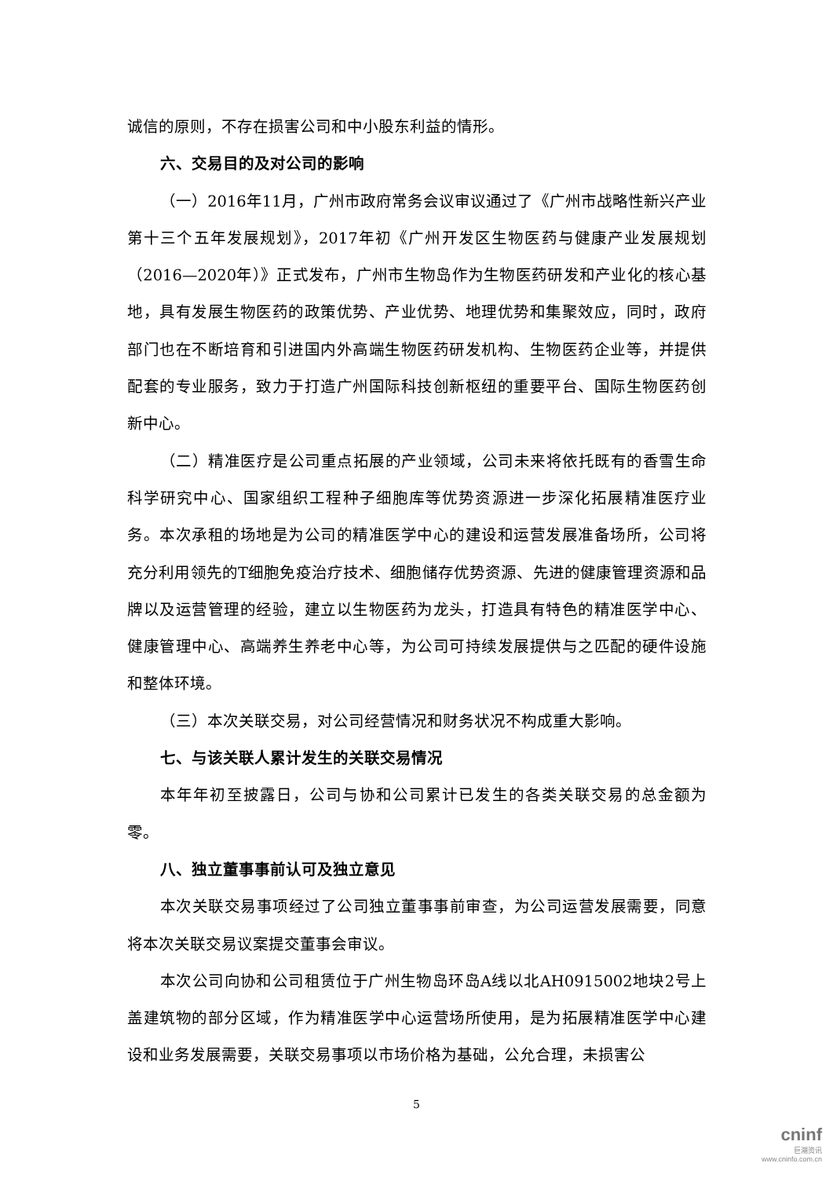诚信的原则，不存在损害公司和中小股东利益的情形。
六、交易目的及对公司的影响
（一）2016年11月，广州市政府常务会议审议通过了《广州市战略性新兴产业第十三个五年发展规划》，2017年初《广州开发区生物医药与健康产业发展规划（2016—2020年）》正式发布，广州市生物岛作为生物医药研发和产业化的核心基地，具有发展生物医药的政策优势、产业优势、地理优势和集聚效应，同时，政府部门也在不断培育和引进国内外高端生物医药研发机构、生物医药企业等，并提供配套的专业服务，致力于打造广州国际科技创新枢纽的重要平台、国际生物医药创新中心。
（二）精准医疗是公司重点拓展的产业领域，公司未来将依托既有的香雪生命科学研究中心、国家组织工程种子细胞库等优势资源进一步深化拓展精准医疗业务。本次承租的场地是为公司的精准医学中心的建设和运营发展准备场所，公司将充分利用领先的T细胞免疫治疗技术、细胞储存优势资源、先进的健康管理资源和品牌以及运营管理的经验，建立以生物医药为龙头，打造具有特色的精准医学中心、健康管理中心、高端养生养老中心等，为公司可持续发展提供与之匹配的硬件设施和整体环境。
（三）本次关联交易，对公司经营情况和财务状况不构成重大影响。
七、与该关联人累计发生的关联交易情况
本年年初至披露日，公司与协和公司累计已发生的各类关联交易的总金额为零。
八、独立董事事前认可及独立意见
本次关联交易事项经过了公司独立董事事前审查，为公司运营发展需要，同意将本次关联交易议案提交董事会审议。
本次公司向协和公司租赁位于广州生物岛环岛A线以北AH0915002地块2号上盖建筑物的部分区域，作为精准医学中心运营场所使用，是为拓展精准医学中心建设和业务发展需要，关联交易事项以市场价格为基础，公允合理，未损害公
5
cninf
巨潮资讯
www.cninfo.com.cn